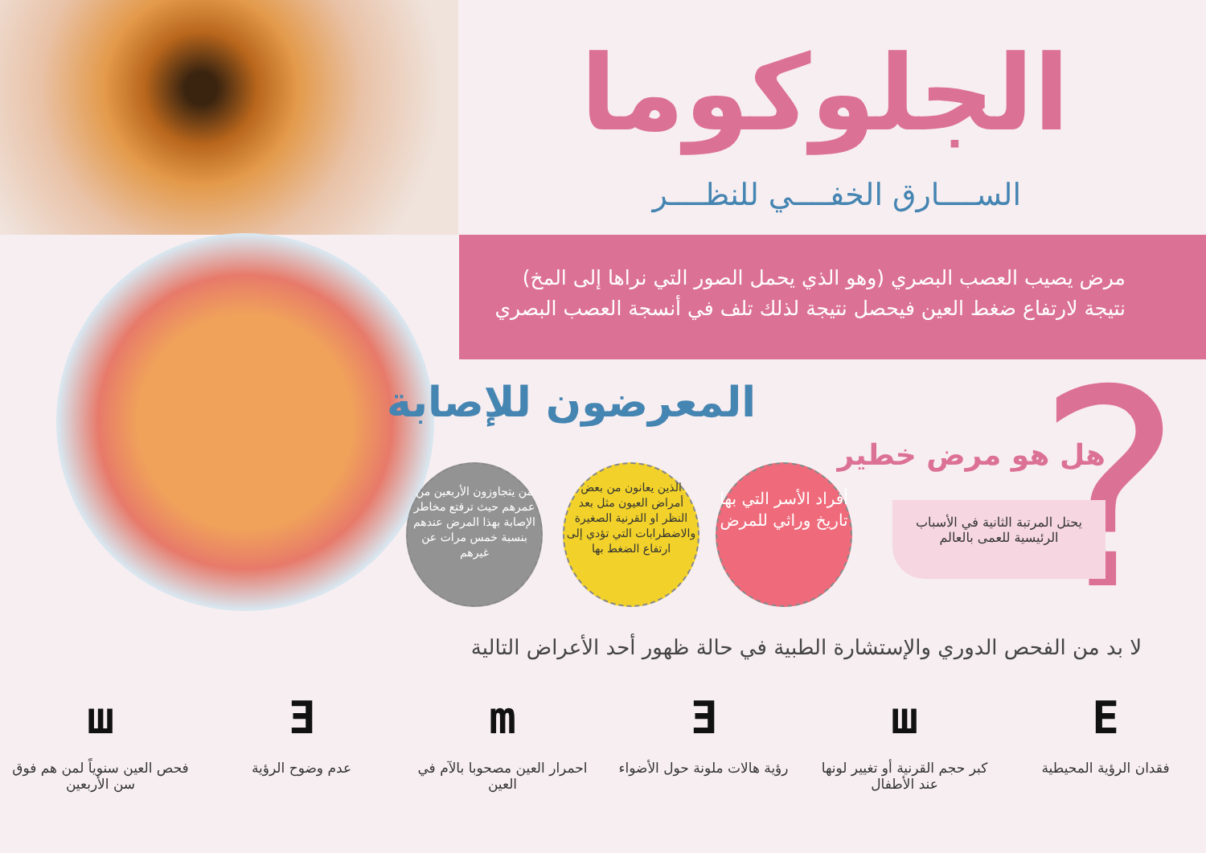الجلوكوما
الســــارق الخفــــي للنظــــر
مرض يصيب العصب البصري (وهو الذي يحمل الصور التي نراها إلى المخ) نتيجة لارتفاع ضغط العين فيحصل نتيجة لذلك تلف في أنسجة العصب البصري
? المعرضون للإصابة
هل هو مرض خطير
يحتل المرتبة الثانية في الأسباب الرئيسية للعمى بالعالم
أفراد الأسر التي بها تاريخ وراثي للمرض
الذين يعانون من بعض أمراض العيون مثل بعد النظر او القرنية الصغيرة والاضطرابات التي تؤدي إلى ارتفاع الضغط بها
من يتجاوزون الأربعين من عمرهم حيث ترفتع مخاطر الإصابة بهذا المرض عندهم بنسبة خمس مرات عن غيرهم
لا بد من الفحص الدوري والإستشارة الطبية في حالة ظهور أحد الأعراض التالية
Eفقدان الرؤية المحيطية
шكبر حجم القرنية أو تغيير لونها عند الأطفال
Ǝرؤية هالات ملونة حول الأضواء
mاحمرار العين مصحوبا بالآم في العين
Ǝعدم وضوح الرؤية
шفحص العين سنوياً لمن هم فوق سن الأربعين